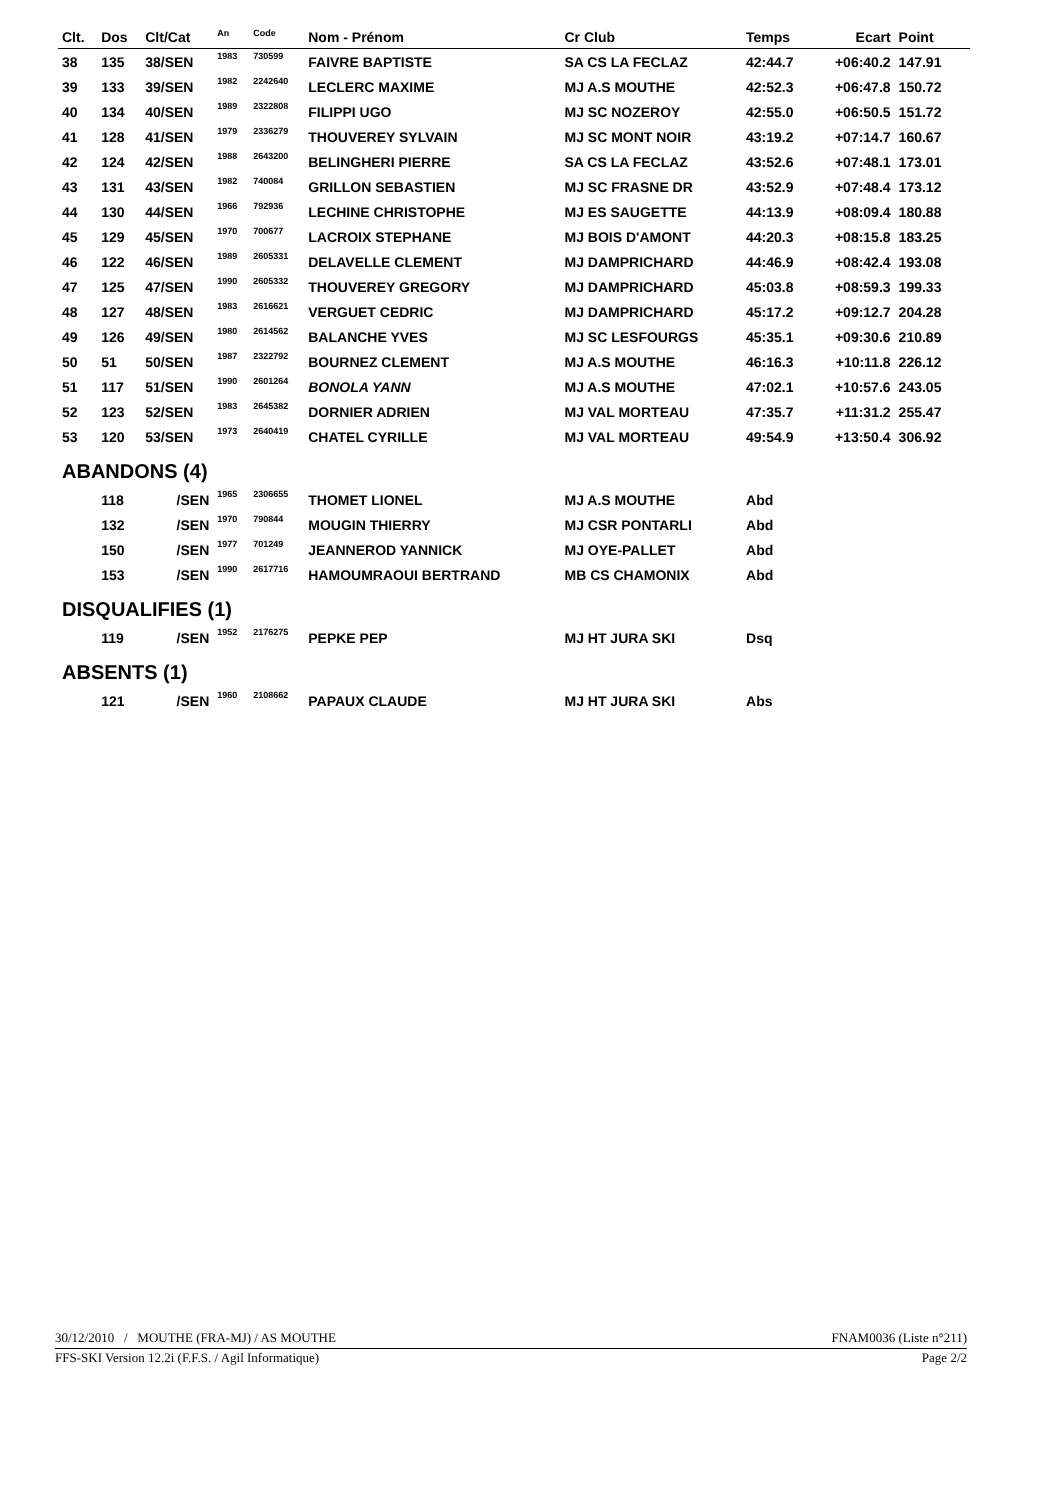| Clt. | Dos | Clt/Cat | An | Code | Nom - Prénom | Cr Club | Temps | Ecart | Point | |
| --- | --- | --- | --- | --- | --- | --- | --- | --- | --- | --- |
| 38 | 135 | 38/SEN | 1983 | 730599 | FAIVRE BAPTISTE | SA CS LA FECLAZ | 42:44.7 | +06:40.2 | 147.91 | |
| 39 | 133 | 39/SEN | 1982 | 2242640 | LECLERC MAXIME | MJ A.S MOUTHE | 42:52.3 | +06:47.8 | 150.72 | |
| 40 | 134 | 40/SEN | 1989 | 2322808 | FILIPPI UGO | MJ SC NOZEROY | 42:55.0 | +06:50.5 | 151.72 | |
| 41 | 128 | 41/SEN | 1979 | 2336279 | THOUVEREY SYLVAIN | MJ SC MONT NOIR | 43:19.2 | +07:14.7 | 160.67 | |
| 42 | 124 | 42/SEN | 1988 | 2643200 | BELINGHERI PIERRE | SA CS LA FECLAZ | 43:52.6 | +07:48.1 | 173.01 | |
| 43 | 131 | 43/SEN | 1982 | 740084 | GRILLON SEBASTIEN | MJ SC FRASNE DR | 43:52.9 | +07:48.4 | 173.12 | |
| 44 | 130 | 44/SEN | 1966 | 792936 | LECHINE CHRISTOPHE | MJ ES SAUGETTE | 44:13.9 | +08:09.4 | 180.88 | |
| 45 | 129 | 45/SEN | 1970 | 700677 | LACROIX STEPHANE | MJ BOIS D'AMONT | 44:20.3 | +08:15.8 | 183.25 | |
| 46 | 122 | 46/SEN | 1989 | 2605331 | DELAVELLE CLEMENT | MJ DAMPRICHARD | 44:46.9 | +08:42.4 | 193.08 | |
| 47 | 125 | 47/SEN | 1990 | 2605332 | THOUVEREY GREGORY | MJ DAMPRICHARD | 45:03.8 | +08:59.3 | 199.33 | |
| 48 | 127 | 48/SEN | 1983 | 2616621 | VERGUET CEDRIC | MJ DAMPRICHARD | 45:17.2 | +09:12.7 | 204.28 | |
| 49 | 126 | 49/SEN | 1980 | 2614562 | BALANCHE YVES | MJ SC LESFOURGS | 45:35.1 | +09:30.6 | 210.89 | |
| 50 | 51 | 50/SEN | 1987 | 2322792 | BOURNEZ CLEMENT | MJ A.S MOUTHE | 46:16.3 | +10:11.8 | 226.12 | |
| 51 | 117 | 51/SEN | 1990 | 2601264 | BONOLA YANN | MJ A.S MOUTHE | 47:02.1 | +10:57.6 | 243.05 | |
| 52 | 123 | 52/SEN | 1983 | 2645382 | DORNIER ADRIEN | MJ VAL MORTEAU | 47:35.7 | +11:31.2 | 255.47 | |
| 53 | 120 | 53/SEN | 1973 | 2640419 | CHATEL CYRILLE | MJ VAL MORTEAU | 49:54.9 | +13:50.4 | 306.92 | |
| ABANDONS (4) | | | | | | | | | | |
| | 118 | /SEN | 1965 | 2306655 | THOMET LIONEL | MJ A.S MOUTHE | Abd | | | |
| | 132 | /SEN | 1970 | 790844 | MOUGIN THIERRY | MJ CSR PONTARLI | Abd | | | |
| | 150 | /SEN | 1977 | 701249 | JEANNEROD YANNICK | MJ OYE-PALLET | Abd | | | |
| | 153 | /SEN | 1990 | 2617716 | HAMOUMRAOUI BERTRAND | MB CS CHAMONIX | Abd | | | |
| DISQUALIFIES (1) | | | | | | | | | | |
| | 119 | /SEN | 1952 | 2176275 | PEPKE PEP | MJ HT JURA SKI | Dsq | | | |
| ABSENTS (1) | | | | | | | | | | |
| | 121 | /SEN | 1960 | 2108662 | PAPAUX CLAUDE | MJ HT JURA SKI | Abs | | | |
30/12/2010 / MOUTHE (FRA-MJ) / AS MOUTHE FNAM0036 (Liste n°211)
FFS-SKI Version 12.2i (F.F.S. / Agil Informatique) Page 2/2